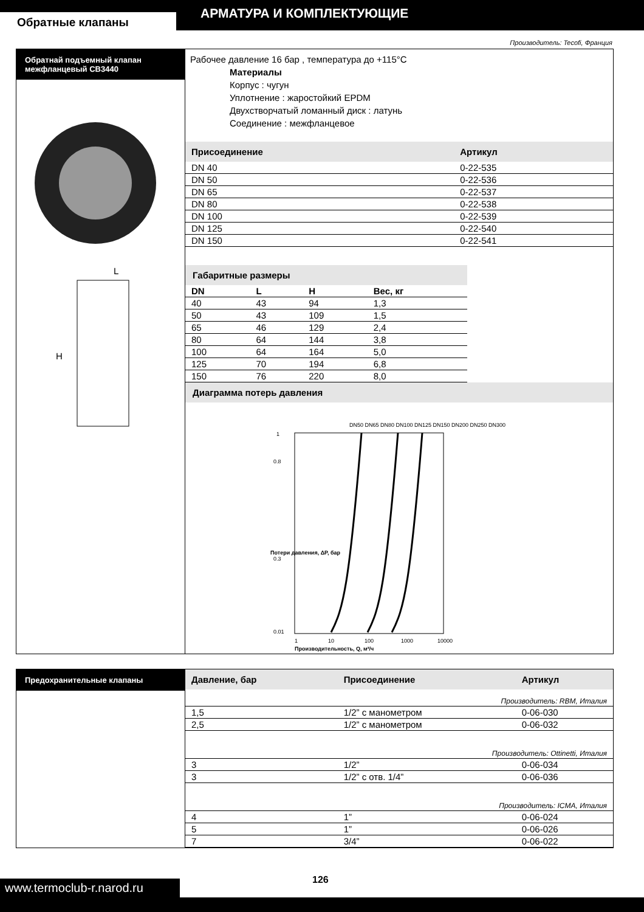Обратные клапаны
АРМАТУРА И КОМПЛЕКТУЮЩИЕ
Производитель: Tecofi, Франция
Обратнай подъемный клапан межфланцевый СВ3440
L
H
Рабочее давление 16 бар , температура до +115°C
Материалы
Корпус : чугун
Уплотнение : жаростойкий EPDM
Двухстворчатый ломанный диск : латунь
Соединение : межфланцевое
| Присоединение | Артикул |
| --- | --- |
| DN 40 | 0-22-535 |
| DN 50 | 0-22-536 |
| DN 65 | 0-22-537 |
| DN 80 | 0-22-538 |
| DN 100 | 0-22-539 |
| DN 125 | 0-22-540 |
| DN 150 | 0-22-541 |
Габаритные размеры
| DN | L | H | Вес, кг |
| 40 | 43 | 94 | 1,3 |
| 50 | 43 | 109 | 1,5 |
| 65 | 46 | 129 | 2,4 |
| 80 | 64 | 144 | 3,8 |
| 100 | 64 | 164 | 5,0 |
| 125 | 70 | 194 | 6,8 |
| 150 | 76 | 220 | 8,0 |
Диаграмма потерь давления
DN50 DN65 DN80 DN100 DN125 DN150 DN200 DN250 DN300
1
0.8
0.3
0.01
1
10
100
1000
10000
Производительность, Q, м³/ч
Потери давления, ΔP, бар
Предохранительные клапаны
| Давление, бар | Присоединение | Артикул |
| --- | --- | --- |
| Производитель: RBM, Италия | | |
| 1,5 | 1/2” с манометром | 0-06-030 |
| 2,5 | 1/2” с манометром | 0-06-032 |
| Производитель: Ottinetti, Италия | | |
| 3 | 1/2” | 0-06-034 |
| 3 | 1/2” с отв. 1/4” | 0-06-036 |
| Производитель: ICMA, Италия | | |
| 4 | 1” | 0-06-024 |
| 5 | 1” | 0-06-026 |
| 7 | 3/4” | 0-06-022 |
www.termoclub-r.narod.ru
126